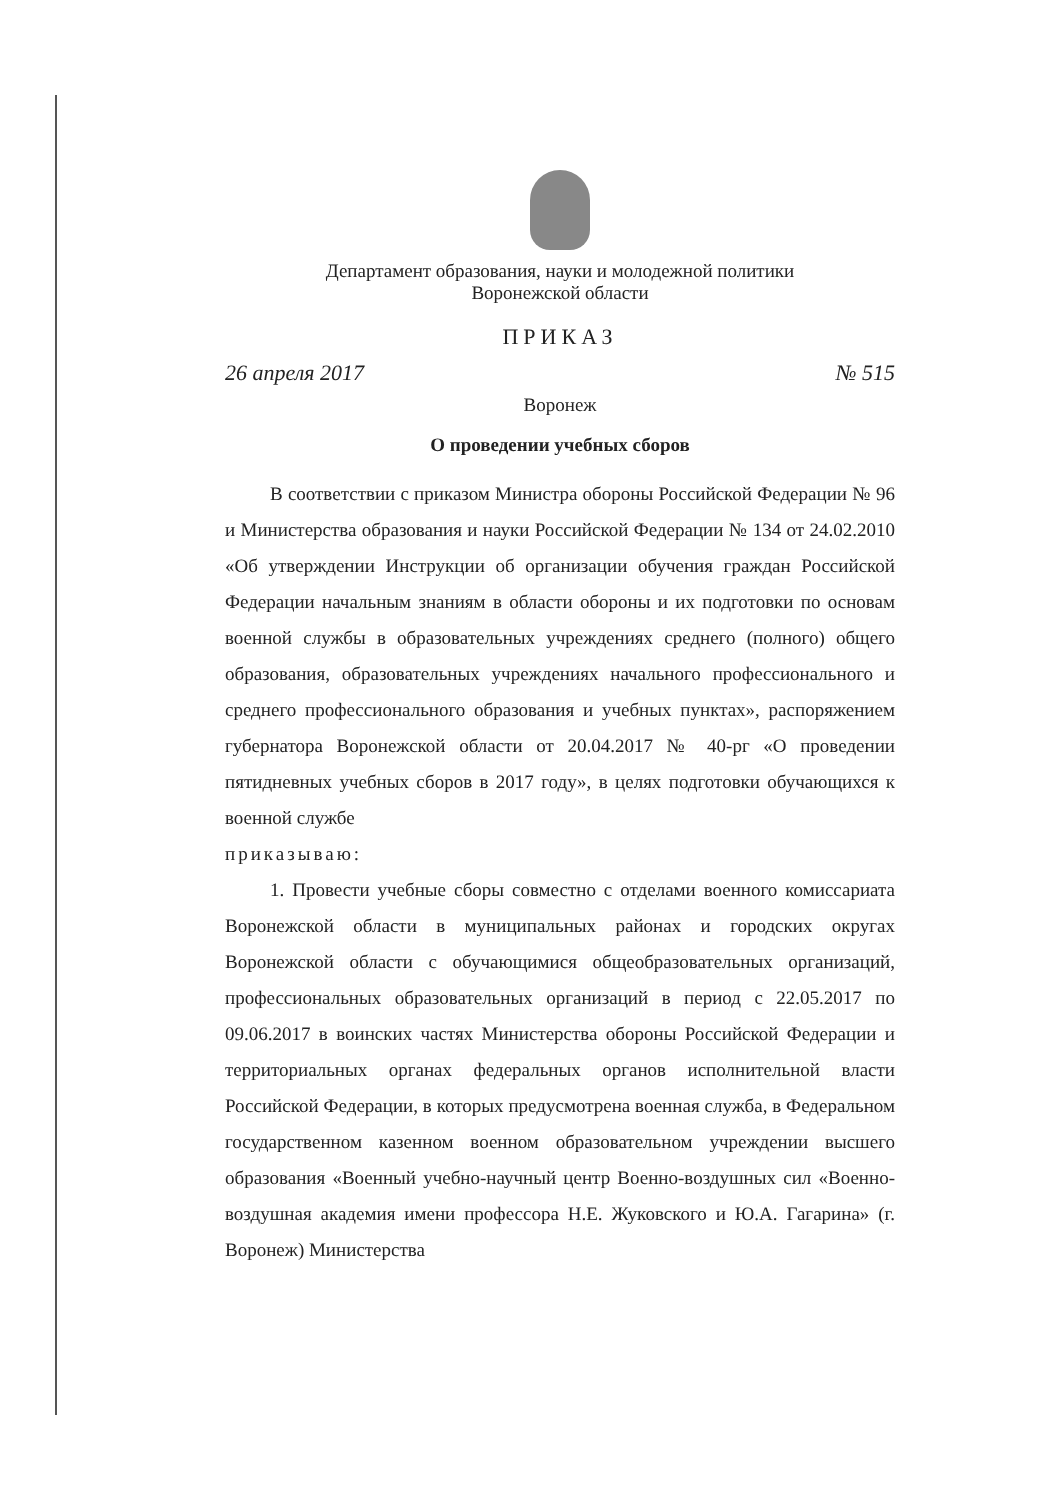Департамент образования, науки и молодежной политики
Воронежской области
ПРИКАЗ
26 апреля 2017 № 515
Воронеж
О проведении учебных сборов
В соответствии с приказом Министра обороны Российской Федерации № 96 и Министерства образования и науки Российской Федерации № 134 от 24.02.2010 «Об утверждении Инструкции об организации обучения граждан Российской Федерации начальным знаниям в области обороны и их подготовки по основам военной службы в образовательных учреждениях среднего (полного) общего образования, образовательных учреждениях начального профессионального и среднего профессионального образования и учебных пунктах», распоряжением губернатора Воронежской области от 20.04.2017 № 40-рг «О проведении пятидневных учебных сборов в 2017 году», в целях подготовки обучающихся к военной службе
приказываю:
1. Провести учебные сборы совместно с отделами военного комиссариата Воронежской области в муниципальных районах и городских округах Воронежской области с обучающимися общеобразовательных организаций, профессиональных образовательных организаций в период с 22.05.2017 по 09.06.2017 в воинских частях Министерства обороны Российской Федерации и территориальных органах федеральных органов исполнительной власти Российской Федерации, в которых предусмотрена военная служба, в Федеральном государственном казенном военном образовательном учреждении высшего образования «Военный учебно-научный центр Военно-воздушных сил «Военно-воздушная академия имени профессора Н.Е. Жуковского и Ю.А. Гагарина» (г. Воронеж) Министерства